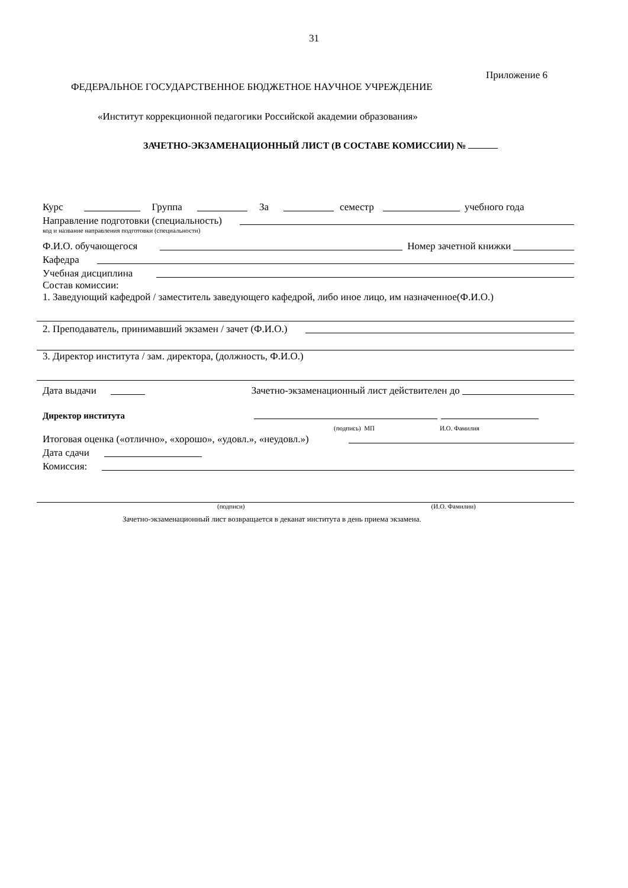31
Приложение 6
ФЕДЕРАЛЬНОЕ ГОСУДАРСТВЕННОЕ БЮДЖЕТНОЕ НАУЧНОЕ УЧРЕЖДЕНИЕ
«Институт коррекционной педагогики Российской академии образования»
ЗАЧЕТНО-ЭКЗАМЕНАЦИОННЫЙ ЛИСТ (В СОСТАВЕ КОМИССИИ) №
Курс Группа За семестр учебного года
Направление подготовки (специальность)
код и название направления подготовки (специальности)
Ф.И.О. обучающегося Номер зачетной книжки
Кафедра
Учебная дисциплина
Состав комиссии:
1. Заведующий кафедрой / заместитель заведующего кафедрой, либо иное лицо, им назначенное(Ф.И.О.)
2. Преподаватель, принимавший экзамен / зачет (Ф.И.О.)
3. Директор института / зам. директора, (должность, Ф.И.О.)
Дата выдачи Зачетно-экзаменационный лист действителен до
Директор института
(подпись) МП И.О. Фамилия
Итоговая оценка («отлично», «хорошо», «удовл.», «неудовл.»)
Дата сдачи
Комиссия:
(подписи) (И.О. Фамилии)
Зачетно-экзаменационный лист возвращается в деканат института в день приема экзамена.